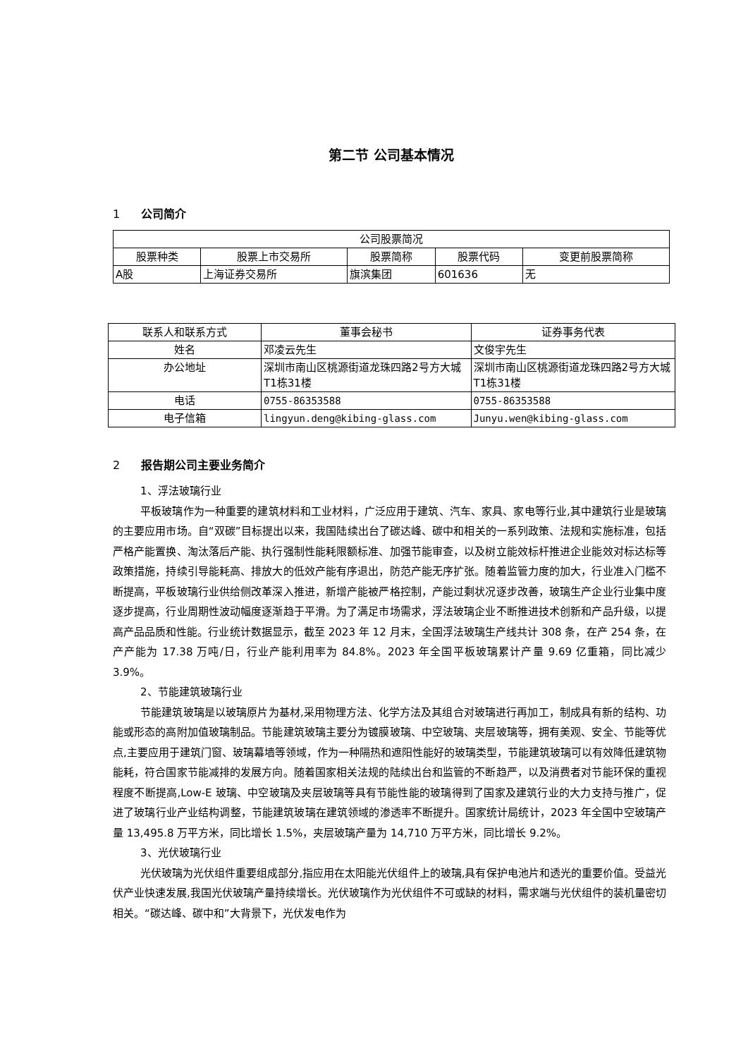第二节 公司基本情况
1 公司简介
| 公司股票简况 | | | | |
| --- | --- | --- | --- | --- |
| 股票种类 | 股票上市交易所 | 股票简称 | 股票代码 | 变更前股票简称 |
| A股 | 上海证券交易所 | 旗滨集团 | 601636 | 无 |
| 联系人和联系方式 | 董事会秘书 | 证券事务代表 |
| --- | --- | --- |
| 姓名 | 邓凌云先生 | 文俊宇先生 |
| 办公地址 | 深圳市南山区桃源街道龙珠四路2号方大城T1栋31楼 | 深圳市南山区桃源街道龙珠四路2号方大城T1栋31楼 |
| 电话 | 0755-86353588 | 0755-86353588 |
| 电子信箱 | lingyun.deng@kibing-glass.com | Junyu.wen@kibing-glass.com |
2 报告期公司主要业务简介
1、浮法玻璃行业
平板玻璃作为一种重要的建筑材料和工业材料，广泛应用于建筑、汽车、家具、家电等行业,其中建筑行业是玻璃的主要应用市场。自“双碳”目标提出以来，我国陆续出台了碳达峰、碳中和相关的一系列政策、法规和实施标准，包括严格产能置换、淘汰落后产能、执行强制性能耗限额标准、加强节能审查，以及树立能效标杆推进企业能效对标达标等政策措施，持续引导能耗高、排放大的低效产能有序退出，防范产能无序扩张。随着监管力度的加大，行业准入门槛不断提高，平板玻璃行业供给侧改革深入推进，新增产能被严格控制，产能过剩状况逐步改善，玻璃生产企业行业集中度逐步提高，行业周期性波动幅度逐渐趋于平滑。为了满足市场需求，浮法玻璃企业不断推进技术创新和产品升级，以提高产品品质和性能。行业统计数据显示，截至 2023 年 12 月末，全国浮法玻璃生产线共计 308 条，在产 254 条，在产产能为 17.38 万吨/日，行业产能利用率为 84.8%。2023 年全国平板玻璃累计产量 9.69 亿重箱，同比减少 3.9%。
2、节能建筑玻璃行业
节能建筑玻璃是以玻璃原片为基材,采用物理方法、化学方法及其组合对玻璃进行再加工，制成具有新的结构、功能或形态的高附加值玻璃制品。节能建筑玻璃主要分为镀膜玻璃、中空玻璃、夹层玻璃等，拥有美观、安全、节能等优点,主要应用于建筑门窗、玻璃幕墙等领域，作为一种隔热和遮阳性能好的玻璃类型，节能建筑玻璃可以有效降低建筑物能耗，符合国家节能减排的发展方向。随着国家相关法规的陆续出台和监管的不断趋严，以及消费者对节能环保的重视程度不断提高,Low-E 玻璃、中空玻璃及夹层玻璃等具有节能性能的玻璃得到了国家及建筑行业的大力支持与推广，促进了玻璃行业产业结构调整，节能建筑玻璃在建筑领域的渗透率不断提升。国家统计局统计，2023 年全国中空玻璃产量 13,495.8 万平方米，同比增长 1.5%，夹层玻璃产量为 14,710 万平方米，同比增长 9.2%。
3、光伏玻璃行业
光伏玻璃为光伏组件重要组成部分,指应用在太阳能光伏组件上的玻璃,具有保护电池片和透光的重要价值。受益光伏产业快速发展,我国光伏玻璃产量持续增长。光伏玻璃作为光伏组件不可或缺的材料，需求端与光伏组件的装机量密切相关。“碳达峰、碳中和”大背景下，光伏发电作为